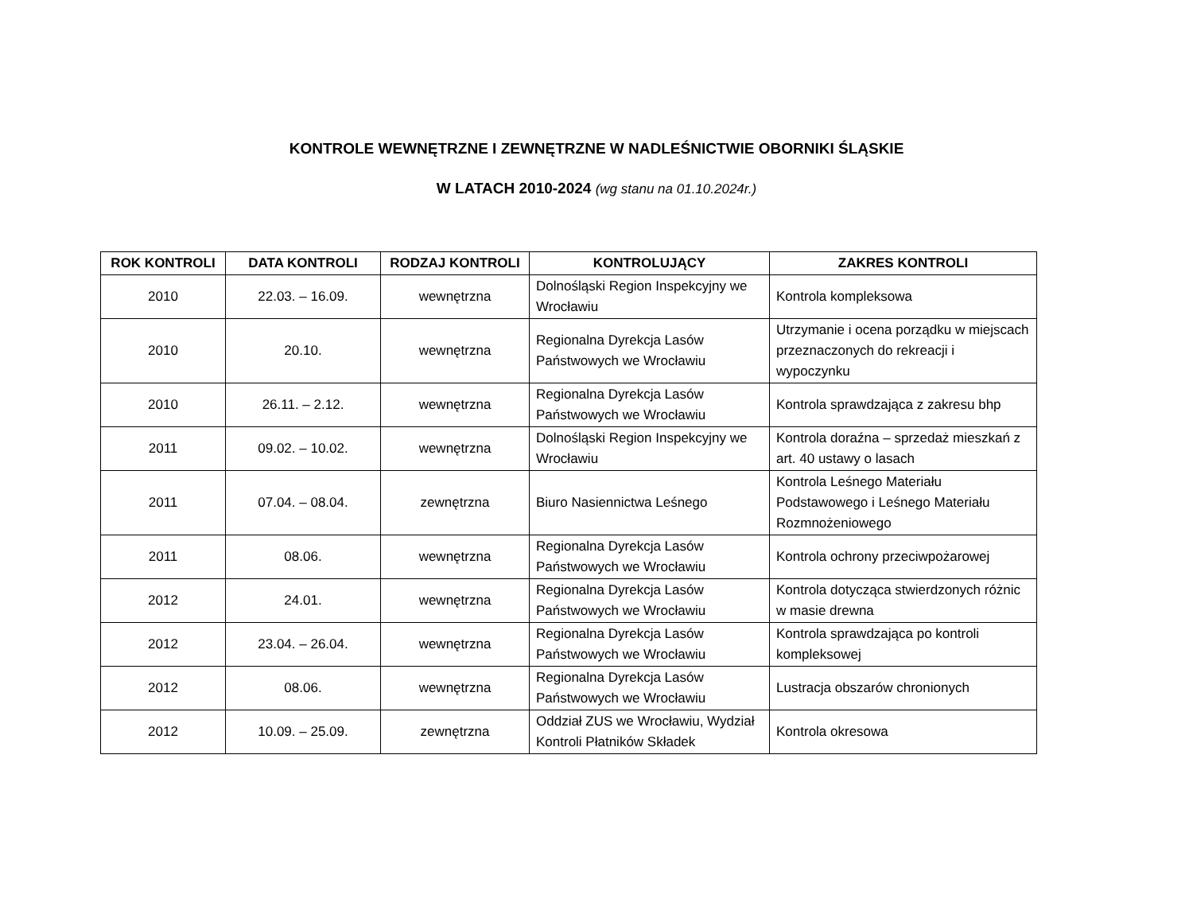KONTROLE WEWNĘTRZNE I ZEWNĘTRZNE W NADLEŚNICTWIE OBORNIKI ŚLĄSKIE
W LATACH 2010-2024 (wg stanu na 01.10.2024r.)
| ROK KONTROLI | DATA KONTROLI | RODZAJ KONTROLI | KONTROLUJĄCY | ZAKRES KONTROLI |
| --- | --- | --- | --- | --- |
| 2010 | 22.03. – 16.09. | wewnętrzna | Dolnośląski Region Inspekcyjny we Wrocławiu | Kontrola kompleksowa |
| 2010 | 20.10. | wewnętrzna | Regionalna Dyrekcja Lasów Państwowych we Wrocławiu | Utrzymanie i ocena porządku w miejscach przeznaczonych do rekreacji i wypoczynku |
| 2010 | 26.11. – 2.12. | wewnętrzna | Regionalna Dyrekcja Lasów Państwowych we Wrocławiu | Kontrola sprawdzająca z zakresu bhp |
| 2011 | 09.02. – 10.02. | wewnętrzna | Dolnośląski Region Inspekcyjny we Wrocławiu | Kontrola doraźna – sprzedaż mieszkań z art. 40 ustawy o lasach |
| 2011 | 07.04. – 08.04. | zewnętrzna | Biuro Nasiennictwa Leśnego | Kontrola Leśnego Materiału Podstawowego i Leśnego Materiału Rozmnożeniowego |
| 2011 | 08.06. | wewnętrzna | Regionalna Dyrekcja Lasów Państwowych we Wrocławiu | Kontrola ochrony przeciwpożarowej |
| 2012 | 24.01. | wewnętrzna | Regionalna Dyrekcja Lasów Państwowych we Wrocławiu | Kontrola dotycząca stwierdzonych różnic w masie drewna |
| 2012 | 23.04. – 26.04. | wewnętrzna | Regionalna Dyrekcja Lasów Państwowych we Wrocławiu | Kontrola sprawdzająca po kontroli kompleksowej |
| 2012 | 08.06. | wewnętrzna | Regionalna Dyrekcja Lasów Państwowych we Wrocławiu | Lustracja obszarów chronionych |
| 2012 | 10.09. – 25.09. | zewnętrzna | Oddział ZUS we Wrocławiu, Wydział Kontroli Płatników Składek | Kontrola okresowa |